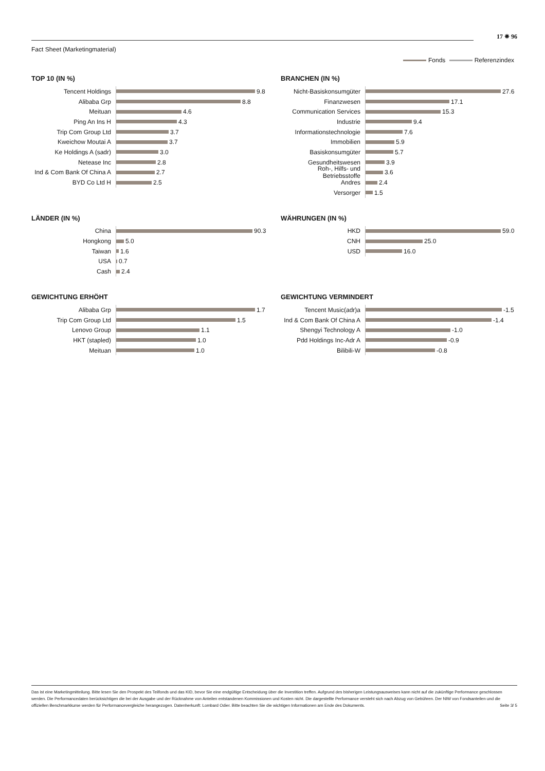17 ✵ 96
Fact Sheet (Marketingmaterial)
Fonds Referenzindex
TOP 10 (IN %)
Tencent Holdings
9.8
Alibaba Grp
8.8
Meituan
4.6
Ping An Ins H
4.3
Trip Com Group Ltd
3.7
Kweichow Moutai A
3.7
Ke Holdings A (sadr)
3.0
Netease Inc
2.8
Ind & Com Bank Of China A
2.7
BYD Co Ltd H
2.5
BRANCHEN (IN %)
Nicht-Basiskonsumgüter
27.6
Finanzwesen
17.1
Communication Services
15.3
Industrie
9.4
Informationstechnologie
7.6
Immobilien
5.9
Basiskonsumgüter
5.7
Gesundheitswesen
3.9
Roh-, Hilfs- und Betriebsstoffe
3.6
Andres
2.4
Versorger
1.5
LÄNDER (IN %)
China
90.3
Hongkong
5.0
Taiwan
1.6
USA
0.7
Cash
2.4
WÄHRUNGEN (IN %)
HKD
59.0
CNH
25.0
USD
16.0
GEWICHTUNG ERHÖHT
Alibaba Grp
1.7
Trip Com Group Ltd
1.5
Lenovo Group
1.1
HKT (stapled)
1.0
Meituan
1.0
GEWICHTUNG VERMINDERT
Tencent Music(adr)a
-1.5
Ind & Com Bank Of China A
-1.4
Shengyi Technology A
-1.0
Pdd Holdings Inc-Adr A
-0.9
Bilibili-W
-0.8
Das ist eine Marketingmitteilung. Bitte lesen Sie den Prospekt des Teilfonds und das KID, bevor Sie eine endgültige Entscheidung über die Investition treffen. Aufgrund des bisherigen Leistungsausweises kann nicht auf die zukünftige Performance geschlossen werden. Die Performancedaten berücksichtigen die bei der Ausgabe und der Rücknahme von Anteilen entstandenen Kommissionen und Kosten nicht. Die dargestellte Performance versteht sich nach Abzug von Gebühren. Der NIW von Fondsanteilen und die offiziellen Benchmarkkurse werden für Performancevergleiche herangezogen. Datenherkunft: Lombard Odier. Bitte beachten Sie die wichtigen Informationen am Ende des Dokuments. Seite 3/ 5